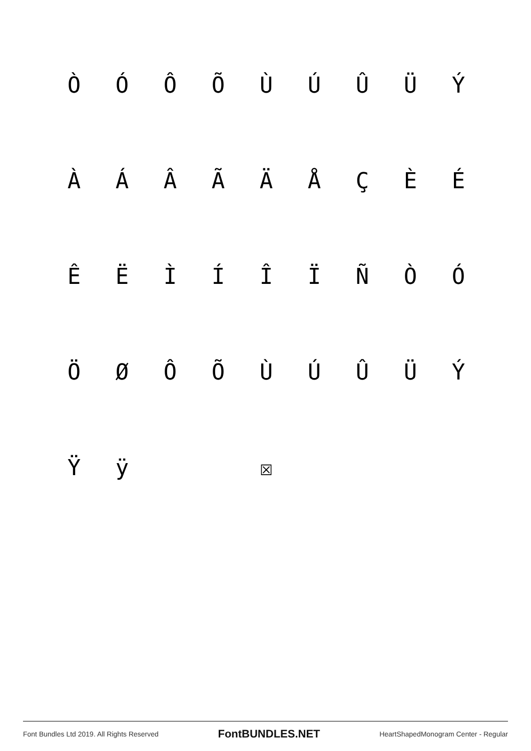ÒÓÔÕÙÚÛÜÝ
ÀÁÂÃÄÅÇÈÉ
ÊËÌÍÎÏÑÒÓ
ÖØÔÕÙÚÛÜÝ
Ÿÿ ☒
Font Bundles Ltd 2019. All Rights Reserved FontBUNDLES.NET HeartShapedMonogram Center - Regular